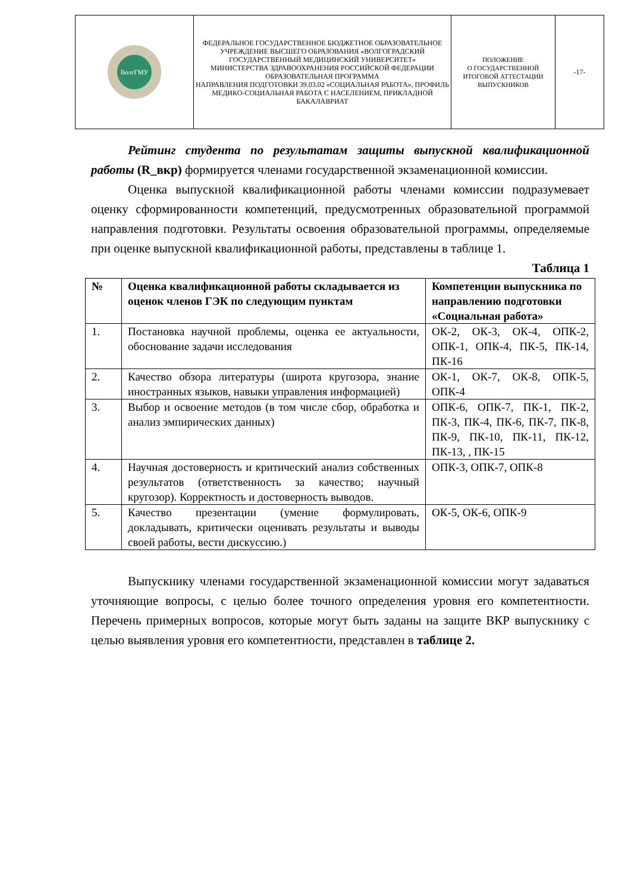| ВолгГМУ | ФЕДЕРАЛЬНОЕ ГОСУДАРСТВЕННОЕ БЮДЖЕТНОЕ ОБРАЗОВАТЕЛЬНОЕ УЧРЕЖДЕНИЕ ВЫСШЕГО ОБРАЗОВАНИЯ «ВОЛГОГРАДСКИЙ ГОСУДАРСТВЕННЫЙ МЕДИЦИНСКИЙ УНИВЕРСИТЕТ» МИНИСТЕРСТВА ЗДРАВООХРАНЕНИЯ РОССИЙСКОЙ ФЕДЕРАЦИИ ОБРАЗОВАТЕЛЬНАЯ ПРОГРАММА НАПРАВЛЕНИЯ ПОДГОТОВКИ 39.03.02 «СОЦИАЛЬНАЯ РАБОТА», ПРОФИЛЬ МЕДИКО-СОЦИАЛЬНАЯ РАБОТА С НАСЕЛЕНИЕМ, ПРИКЛАДНОЙ БАКАЛАВРИАТ | ПОЛОЖЕНИЕ О ГОСУДАРСТВЕННОЙ ИТОГОВОЙ АТТЕСТАЦИИ ВЫПУСКНИКОВ | -17- |
Рейтинг студента по результатам защиты выпускной квалификационной работы (R_вкр) формируется членами государственной экзаменационной комиссии.
Оценка выпускной квалификационной работы членами комиссии подразумевает оценку сформированности компетенций, предусмотренных образовательной программой направления подготовки. Результаты освоения образовательной программы, определяемые при оценке выпускной квалификационной работы, представлены в таблице 1.
Таблица 1
| № | Оценка квалификационной работы складывается из оценок членов ГЭК по следующим пунктам | Компетенции выпускника по направлению подготовки «Социальная работа» |
| --- | --- | --- |
| 1. | Постановка научной проблемы, оценка ее актуальности, обоснование задачи исследования | ОК-2, ОК-3, ОК-4, ОПК-2, ОПК-1, ОПК-4, ПК-5, ПК-14, ПК-16 |
| 2. | Качество обзора литературы (широта кругозора, знание иностранных языков, навыки управления информацией) | ОК-1, ОК-7, ОК-8, ОПК-5, ОПК-4 |
| 3. | Выбор и освоение методов (в том числе сбор, обработка и анализ эмпирических данных) | ОПК-6, ОПК-7, ПК-1, ПК-2, ПК-3, ПК-4, ПК-6, ПК-7, ПК-8, ПК-9, ПК-10, ПК-11, ПК-12, ПК-13, , ПК-15 |
| 4. | Научная достоверность и критический анализ собственных результатов (ответственность за качество; научный кругозор). Корректность и достоверность выводов. | ОПК-3, ОПК-7, ОПК-8 |
| 5. | Качество презентации (умение формулировать, докладывать, критически оценивать результаты и выводы своей работы, вести дискуссию.) | ОК-5, ОК-6, ОПК-9 |
Выпускнику членами государственной экзаменационной комиссии могут задаваться уточняющие вопросы, с целью более точного определения уровня его компетентности. Перечень примерных вопросов, которые могут быть заданы на защите ВКР выпускнику с целью выявления уровня его компетентности, представлен в таблице 2.